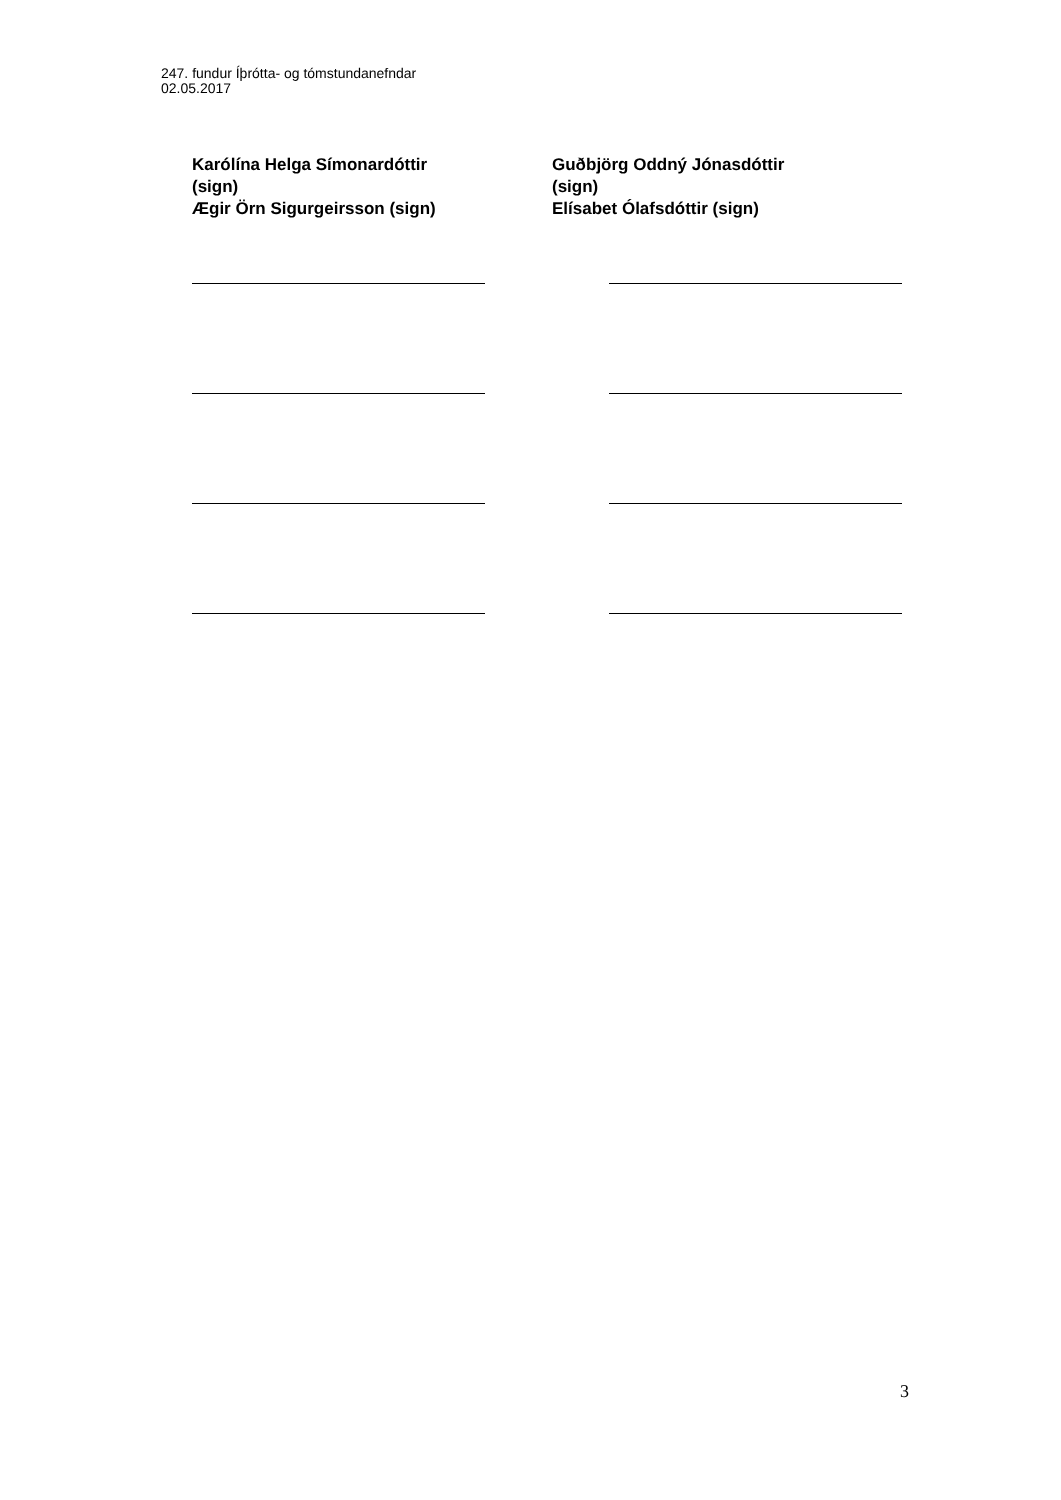247. fundur Íþrótta- og tómstundanefndar
02.05.2017
Karólína Helga Símonardóttir
(sign)
Ægir Örn Sigurgeirsson (sign)
Guðbjörg Oddný Jónasdóttir
(sign)
Elísabet Ólafsdóttir (sign)
3